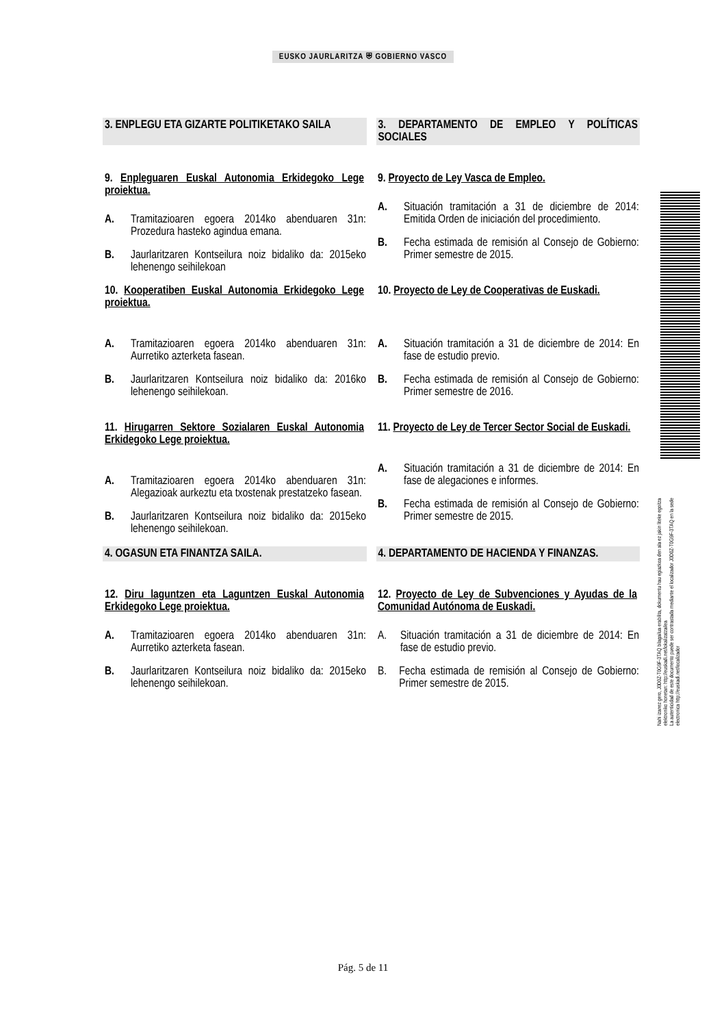EUSKO JAURLARITZA ⛨ GOBIERNO VASCO
3. ENPLEGU ETA GIZARTE POLITIKETAKO SAILA
3. DEPARTAMENTO DE EMPLEO Y POLÍTICAS SOCIALES
9. Enpleguaren Euskal Autonomia Erkidegoko Lege proiektua.
A. Tramitazioaren egoera 2014ko abenduaren 31n: Prozedura hasteko agindua emana.
B. Jaurlaritzaren Kontseilura noiz bidaliko da: 2015eko lehenengo seihilekoan
9. Proyecto de Ley Vasca de Empleo.
A. Situación tramitación a 31 de diciembre de 2014: Emitida Orden de iniciación del procedimiento.
B. Fecha estimada de remisión al Consejo de Gobierno: Primer semestre de 2015.
10. Kooperatiben Euskal Autonomia Erkidegoko Lege proiektua.
A. Tramitazioaren egoera 2014ko abenduaren 31n: Aurretiko azterketa fasean.
B. Jaurlaritzaren Kontseilura noiz bidaliko da: 2016ko lehenengo seihilekoan.
10. Proyecto de Ley de Cooperativas de Euskadi.
A. Situación tramitación a 31 de diciembre de 2014: En fase de estudio previo.
B. Fecha estimada de remisión al Consejo de Gobierno: Primer semestre de 2016.
11. Hirugarren Sektore Sozialaren Euskal Autonomia Erkidegoko Lege proiektua.
A. Tramitazioaren egoera 2014ko abenduaren 31n: Alegazioak aurkeztu eta txostenak prestatzeko fasean.
B. Jaurlaritzaren Kontseilura noiz bidaliko da: 2015eko lehenengo seihilekoan.
11. Proyecto de Ley de Tercer Sector Social de Euskadi.
A. Situación tramitación a 31 de diciembre de 2014: En fase de alegaciones e informes.
B. Fecha estimada de remisión al Consejo de Gobierno: Primer semestre de 2015.
4. OGASUN ETA FINANTZA SAILA. 4. DEPARTAMENTO DE HACIENDA Y FINANZAS.
12. Diru laguntzen eta Laguntzen Euskal Autonomia Erkidegoko Lege proiektua.
A. Tramitazioaren egoera 2014ko abenduaren 31n: Aurretiko azterketa fasean.
B. Jaurlaritzaren Kontseilura noiz bidaliko da: 2015eko lehenengo seihilekoan.
12. Proyecto de Ley de Subvenciones y Ayudas de la Comunidad Autónoma de Euskadi.
A. Situación tramitación a 31 de diciembre de 2014: En fase de estudio previo.
B. Fecha estimada de remisión al Consejo de Gobierno: Primer semestre de 2015.
Nahi izanez gero, J0D0Z-T0G9F-3TAQ bilagailua erabilita, dokumentu hau egiazkoa den ala ez jakin liteke egoitza elektroniko honetan: http://euskadi.net/lokalizatzailea
La autenticidad de este documento puede ser contrastada mediante el localizador J0D0Z-T0G9F-3TAQ en la sede electronica http://euskadi.net/localizador
Pág. 5 de 11